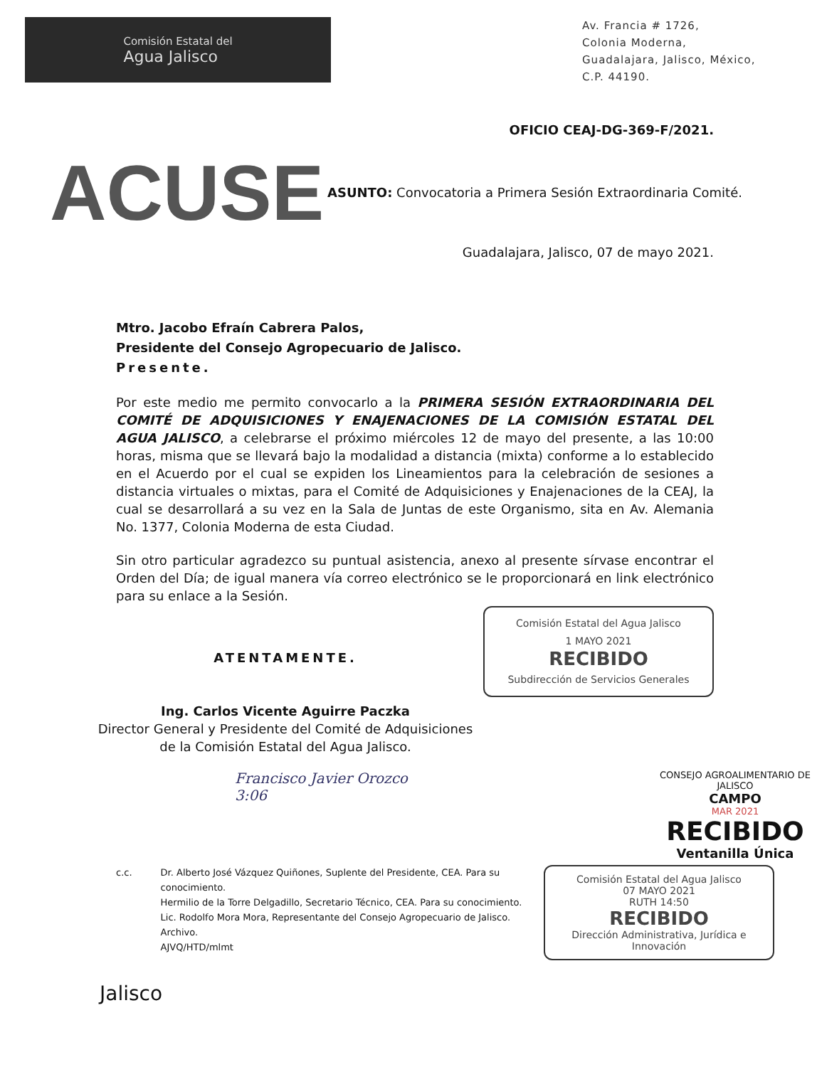Comisión Estatal del
Agua Jalisco
Av. Francia # 1726,
Colonia Moderna,
Guadalajara, Jalisco, México,
C.P. 44190.
OFICIO CEAJ-DG-369-F/2021.
ACUSE
ASUNTO: Convocatoria a Primera Sesión Extraordinaria Comité.
Guadalajara, Jalisco, 07 de mayo 2021.
Mtro. Jacobo Efraín Cabrera Palos,
Presidente del Consejo Agropecuario de Jalisco.
Presente.
Por este medio me permito convocarlo a la PRIMERA SESIÓN EXTRAORDINARIA DEL COMITÉ DE ADQUISICIONES Y ENAJENACIONES DE LA COMISIÓN ESTATAL DEL AGUA JALISCO, a celebrarse el próximo miércoles 12 de mayo del presente, a las 10:00 horas, misma que se llevará bajo la modalidad a distancia (mixta) conforme a lo establecido en el Acuerdo por el cual se expiden los Lineamientos para la celebración de sesiones a distancia virtuales o mixtas, para el Comité de Adquisiciones y Enajenaciones de la CEAJ, la cual se desarrollará a su vez en la Sala de Juntas de este Organismo, sita en Av. Alemania No. 1377, Colonia Moderna de esta Ciudad.
Sin otro particular agradezco su puntual asistencia, anexo al presente sírvase encontrar el Orden del Día; de igual manera vía correo electrónico se le proporcionará en link electrónico para su enlace a la Sesión.
ATENTAMENTE.
Ing. Carlos Vicente Aguirre Paczka
Director General y Presidente del Comité de Adquisiciones
de la Comisión Estatal del Agua Jalisco.
Comisión Estatal del Agua Jalisco
1 MAYO 2021
RECIBIDO
Subdirección de Servicios Generales
Francisco Javier Orozco
3:06
CONSEJO AGROALIMENTARIO DE JALISCO
CAMPO
MAR 2021
RECIBIDO
Ventanilla Única
c.c. Dr. Alberto José Vázquez Quiñones, Suplente del Presidente, CEA. Para su conocimiento.
Hermilio de la Torre Delgadillo, Secretario Técnico, CEA. Para su conocimiento.
Lic. Rodolfo Mora Mora, Representante del Consejo Agropecuario de Jalisco.
Archivo.
AJVQ/HTD/mlmt
Comisión Estatal del Agua Jalisco
07 MAYO 2021
RUTH 14:50
RECIBIDO
Dirección Administrativa, Jurídica e Innovación
Jalisco